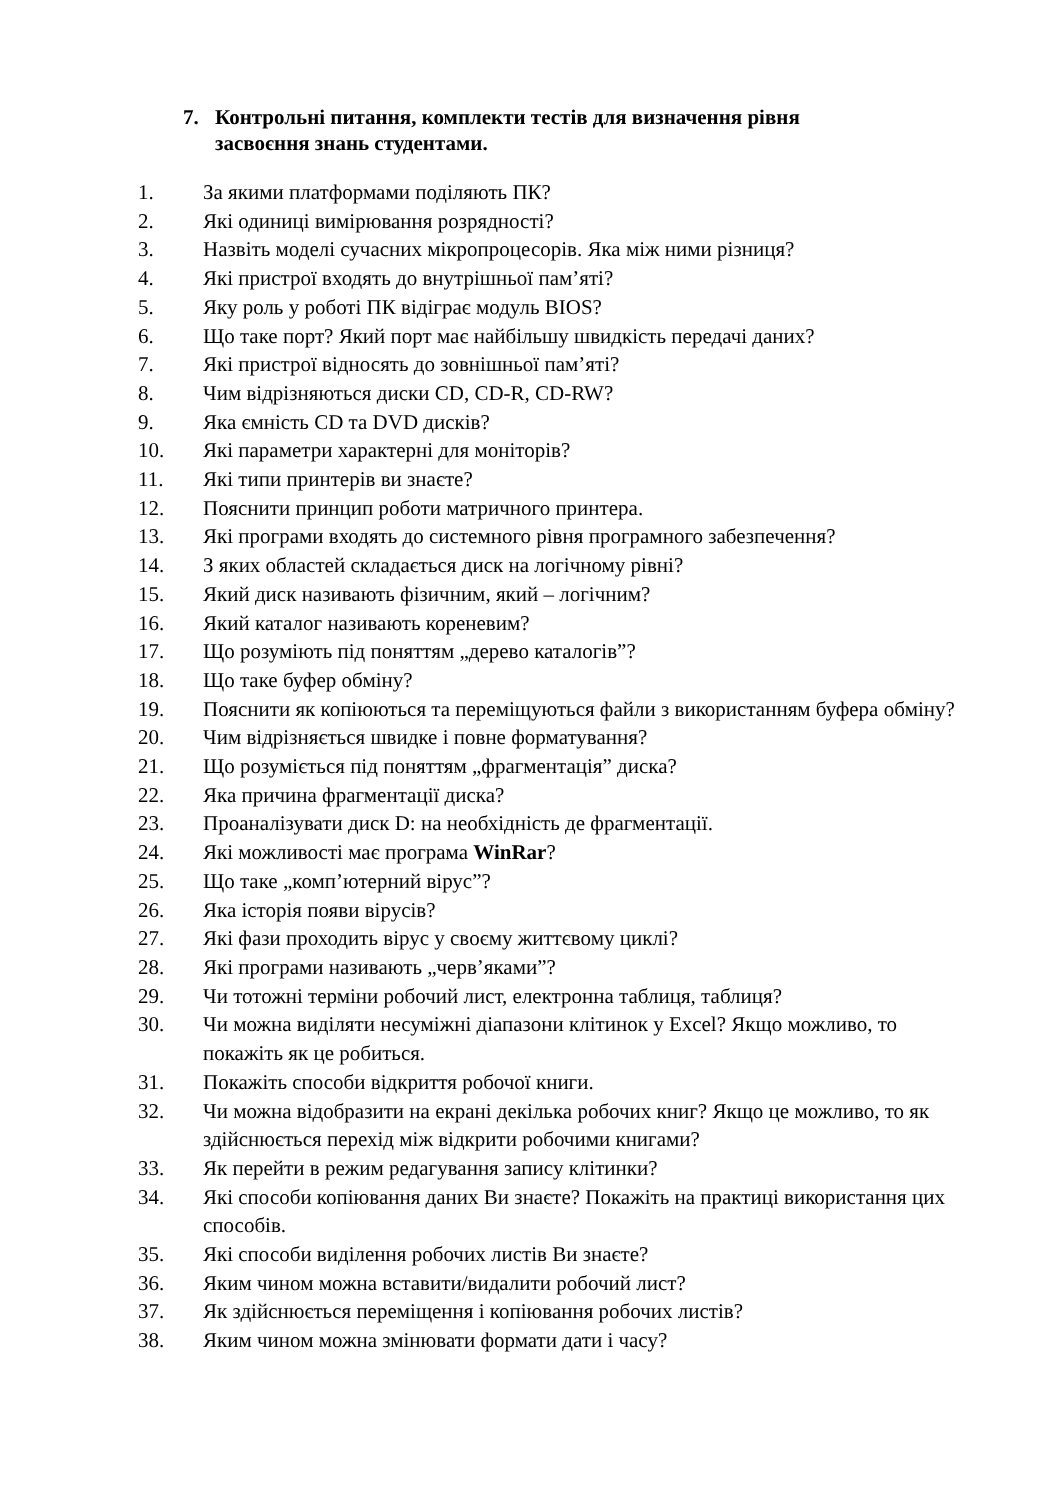7. Контрольні питання, комплекти тестів для визначення рівня
засвоєння знань студентами.
1. За якими платформами поділяють ПК?
2. Які одиниці вимірювання розрядності?
3. Назвіть моделі сучасних мікропроцесорів. Яка між ними різниця?
4. Які пристрої входять до внутрішньої пам’яті?
5. Яку роль у роботі ПК відіграє модуль BIOS?
6. Що таке порт? Який порт має найбільшу швидкість передачі даних?
7. Які пристрої відносять до зовнішньої пам’яті?
8. Чим відрізняються диски CD, CD-R, CD-RW?
9. Яка ємність CD та DVD дисків?
10. Які параметри характерні для моніторів?
11. Які типи принтерів ви знаєте?
12. Пояснити принцип роботи матричного принтера.
13. Які програми входять до системного рівня програмного забезпечення?
14. З яких областей складається диск на логічному рівні?
15. Який диск називають фізичним, який – логічним?
16. Який каталог називають кореневим?
17. Що розуміють під поняттям „дерево каталогів”?
18. Що таке буфер обміну?
19. Пояснити як копіюються та переміщуються файли з використанням буфера обміну?
20. Чим відрізняється швидке і повне форматування?
21. Що розуміється під поняттям „фрагментація” диска?
22. Яка причина фрагментації диска?
23. Проаналізувати диск D: на необхідність де фрагментації.
24. Які можливості має програма WinRar?
25. Що таке „комп’ютерний вірус”?
26. Яка історія появи вірусів?
27. Які фази проходить вірус у своєму життєвому циклі?
28. Які програми називають „черв’яками”?
29. Чи тотожні терміни робочий лист, електронна таблиця, таблиця?
30. Чи можна виділяти несуміжні діапазони клітинок у Excel? Якщо можливо, то покажіть як це робиться.
31. Покажіть способи відкриття робочої книги.
32. Чи можна відобразити на екрані декілька робочих книг? Якщо це можливо, то як здійснюється перехід між відкрити робочими книгами?
33. Як перейти в режим редагування запису клітинки?
34. Які способи копіювання даних Ви знаєте? Покажіть на практиці використання цих способів.
35. Які способи виділення робочих листів Ви знаєте?
36. Яким чином можна вставити/видалити робочий лист?
37. Як здійснюється переміщення і копіювання робочих листів?
38. Яким чином можна змінювати формати дати і часу?